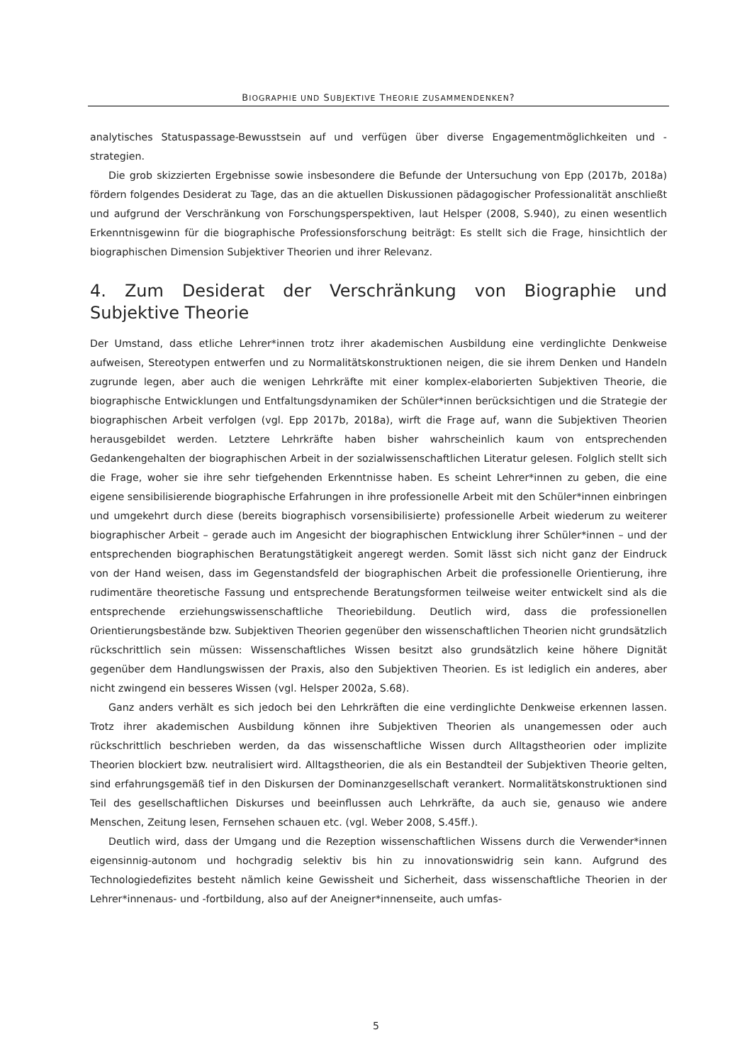BIOGRAPHIE UND SUBJEKTIVE THEORIE ZUSAMMENDENKEN?
analytisches Statuspassage-Bewusstsein auf und verfügen über diverse Engagementmöglichkeiten und -strategien.
Die grob skizzierten Ergebnisse sowie insbesondere die Befunde der Untersuchung von Epp (2017b, 2018a) fördern folgendes Desiderat zu Tage, das an die aktuellen Diskussionen pädagogischer Professionalität anschließt und aufgrund der Verschränkung von Forschungsperspektiven, laut Helsper (2008, S.940), zu einen wesentlich Erkenntnisgewinn für die biographische Professionsforschung beiträgt: Es stellt sich die Frage, hinsichtlich der biographischen Dimension Subjektiver Theorien und ihrer Relevanz.
4. Zum Desiderat der Verschränkung von Biographie und Subjektive Theorie
Der Umstand, dass etliche Lehrer*innen trotz ihrer akademischen Ausbildung eine verdinglichte Denkweise aufweisen, Stereotypen entwerfen und zu Normalitätskonstruktionen neigen, die sie ihrem Denken und Handeln zugrunde legen, aber auch die wenigen Lehrkräfte mit einer komplex-elaborierten Subjektiven Theorie, die biographische Entwicklungen und Entfaltungsdynamiken der Schüler*innen berücksichtigen und die Strategie der biographischen Arbeit verfolgen (vgl. Epp 2017b, 2018a), wirft die Frage auf, wann die Subjektiven Theorien herausgebildet werden. Letztere Lehrkräfte haben bisher wahrscheinlich kaum von entsprechenden Gedankengehalten der biographischen Arbeit in der sozialwissenschaftlichen Literatur gelesen. Folglich stellt sich die Frage, woher sie ihre sehr tiefgehenden Erkenntnisse haben. Es scheint Lehrer*innen zu geben, die eine eigene sensibilisierende biographische Erfahrungen in ihre professionelle Arbeit mit den Schüler*innen einbringen und umgekehrt durch diese (bereits biographisch vorsensibilisierte) professionelle Arbeit wiederum zu weiterer biographischer Arbeit – gerade auch im Angesicht der biographischen Entwicklung ihrer Schüler*innen – und der entsprechenden biographischen Beratungstätigkeit angeregt werden. Somit lässt sich nicht ganz der Eindruck von der Hand weisen, dass im Gegenstandsfeld der biographischen Arbeit die professionelle Orientierung, ihre rudimentäre theoretische Fassung und entsprechende Beratungsformen teilweise weiter entwickelt sind als die entsprechende erziehungswissenschaftliche Theoriebildung. Deutlich wird, dass die professionellen Orientierungsbestände bzw. Subjektiven Theorien gegenüber den wissenschaftlichen Theorien nicht grundsätzlich rückschrittlich sein müssen: Wissenschaftliches Wissen besitzt also grundsätzlich keine höhere Dignität gegenüber dem Handlungswissen der Praxis, also den Subjektiven Theorien. Es ist lediglich ein anderes, aber nicht zwingend ein besseres Wissen (vgl. Helsper 2002a, S.68).
Ganz anders verhält es sich jedoch bei den Lehrkräften die eine verdinglichte Denkweise erkennen lassen. Trotz ihrer akademischen Ausbildung können ihre Subjektiven Theorien als unangemessen oder auch rückschrittlich beschrieben werden, da das wissenschaftliche Wissen durch Alltagstheorien oder implizite Theorien blockiert bzw. neutralisiert wird. Alltagstheorien, die als ein Bestandteil der Subjektiven Theorie gelten, sind erfahrungsgemäß tief in den Diskursen der Dominanzgesellschaft verankert. Normalitätskonstruktionen sind Teil des gesellschaftlichen Diskurses und beeinflussen auch Lehrkräfte, da auch sie, genauso wie andere Menschen, Zeitung lesen, Fernsehen schauen etc. (vgl. Weber 2008, S.45ff.).
Deutlich wird, dass der Umgang und die Rezeption wissenschaftlichen Wissens durch die Verwender*innen eigensinnig-autonom und hochgradig selektiv bis hin zu innovationswidrig sein kann. Aufgrund des Technologiedefizites besteht nämlich keine Gewissheit und Sicherheit, dass wissenschaftliche Theorien in der Lehrer*innenaus- und -fortbildung, also auf der Aneigner*innenseite, auch umfas-
5